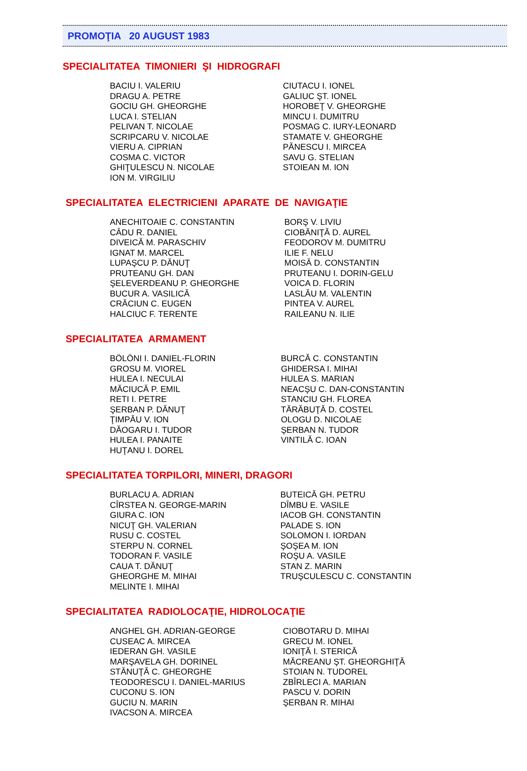PROMOŢIA 20 AUGUST 1983
SPECIALITATEA TIMONIERI ŞI HIDROGRAFI
BACIU I. VALERIU DRAGU A. PETRE GOCIU GH. GHEORGHE LUCA I. STELIAN PELIVAN T. NICOLAE SCRIPCARU V. NICOLAE VIERU A. CIPRIAN COSMA C. VICTOR GHIŢULESCU N. NICOLAE ION M. VIRGILIU
CIUTACU I. IONEL GALIUC ŞT. IONEL HOROBEŢ V. GHEORGHE MINCU I. DUMITRU POSMAG C. IURY-LEONARD STAMATE V. GHEORGHE PĂNESCU I. MIRCEA SAVU G. STELIAN STOIEAN M. ION
SPECIALITATEA ELECTRICIENI APARATE DE NAVIGAŢIE
ANECHITOAIE C. CONSTANTIN CÂDU R. DANIEL DIVEICĂ M. PARASCHIV IGNAT M. MARCEL LUPAŞCU P. DĂNUŢ PRUTEANU GH. DAN ŞELEVERDEANU P. GHEORGHE BUCUR A. VASILICĂ CRĂCIUN C. EUGEN HALCIUC F. TERENTE
BORŞ V. LIVIU CIOBĂNIŢĂ D. AUREL FEODOROV M. DUMITRU ILIE F. NELU MOISĂ D. CONSTANTIN PRUTEANU I. DORIN-GELU VOICA D. FLORIN LASLĂU M. VALENTIN PINTEA V. AUREL RAILEANU N. ILIE
SPECIALITATEA ARMAMENT
BÖLÖNI I. DANIEL-FLORIN GROSU M. VIOREL HULEA I. NECULAI MĂCIUCĂ P. EMIL RETI I. PETRE ŞERBAN P. DĂNUŢ ŢIMPĂU V. ION DĂOGARU I. TUDOR HULEA I. PANAITE HUŢANU I. DOREL
BURCĂ C. CONSTANTIN GHIDERSA I. MIHAI HULEA S. MARIAN NEACŞU C. DAN-CONSTANTIN STANCIU GH. FLOREA TĂRĂBUŢĂ D. COSTEL OLOGU D. NICOLAE ŞERBAN N. TUDOR VINTILĂ C. IOAN
SPECIALITATEA TORPILORI, MINERI, DRAGORI
BURLACU A. ADRIAN CÎRSTEA N. GEORGE-MARIN GIURA C. ION NICUŢ GH. VALERIAN RUSU C. COSTEL STERPU N. CORNEL TODORAN F. VASILE CAUA T. DĂNUŢ GHEORGHE M. MIHAI MELINTE I. MIHAI
BUTEICĂ GH. PETRU DÎMBU E. VASILE IACOB GH. CONSTANTIN PALADE S. ION SOLOMON I. IORDAN ŞOŞEA M. ION ROŞU A. VASILE STAN Z. MARIN TRUŞCULESCU C. CONSTANTIN
SPECIALITATEA RADIOLOCAŢIE, HIDROLOCAŢIE
ANGHEL GH. ADRIAN-GEORGE CUSEAC A. MIRCEA IEDERAN GH. VASILE MARŞAVELA GH. DORINEL STĂNUŢĂ C. GHEORGHE TEODORESCU I. DANIEL-MARIUS CUCONU S. ION GUCIU N. MARIN IVACSON A. MIRCEA
CIOBOTARU D. MIHAI GRECU M. IONEL IONIŢĂ I. STERICĂ MĂCREANU ŞT. GHEORGHIŢĂ STOIAN N. TUDOREL ZBÎRLECI A. MARIAN PASCU V. DORIN ŞERBAN R. MIHAI